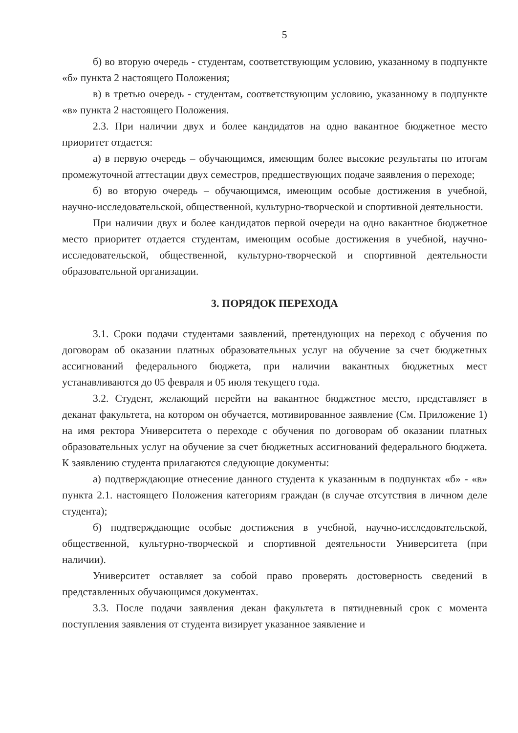5
б) во вторую очередь - студентам, соответствующим условию, указанному в подпункте «б» пункта 2 настоящего Положения;
в) в третью очередь - студентам, соответствующим условию, указанному в подпункте «в» пункта 2 настоящего Положения.
2.3. При наличии двух и более кандидатов на одно вакантное бюджетное место приоритет отдается:
а) в первую очередь – обучающимся, имеющим более высокие результаты по итогам промежуточной аттестации двух семестров, предшествующих подаче заявления о переходе;
б) во вторую очередь – обучающимся, имеющим особые достижения в учебной, научно-исследовательской, общественной, культурно-творческой и спортивной деятельности.
При наличии двух и более кандидатов первой очереди на одно вакантное бюджетное место приоритет отдается студентам, имеющим особые достижения в учебной, научно-исследовательской, общественной, культурно-творческой и спортивной деятельности образовательной организации.
3. ПОРЯДОК ПЕРЕХОДА
3.1. Сроки подачи студентами заявлений, претендующих на переход с обучения по договорам об оказании платных образовательных услуг на обучение за счет бюджетных ассигнований федерального бюджета, при наличии вакантных бюджетных мест устанавливаются до 05 февраля и 05 июля текущего года.
3.2. Студент, желающий перейти на вакантное бюджетное место, представляет в деканат факультета, на котором он обучается, мотивированное заявление (См. Приложение 1) на имя ректора Университета о переходе с обучения по договорам об оказании платных образовательных услуг на обучение за счет бюджетных ассигнований федерального бюджета. К заявлению студента прилагаются следующие документы:
а) подтверждающие отнесение данного студента к указанным в подпунктах «б» - «в» пункта 2.1. настоящего Положения категориям граждан (в случае отсутствия в личном деле студента);
б) подтверждающие особые достижения в учебной, научно-исследовательской, общественной, культурно-творческой и спортивной деятельности Университета (при наличии).
Университет оставляет за собой право проверять достоверность сведений в представленных обучающимся документах.
3.3. После подачи заявления декан факультета в пятидневный срок с момента поступления заявления от студента визирует указанное заявление и